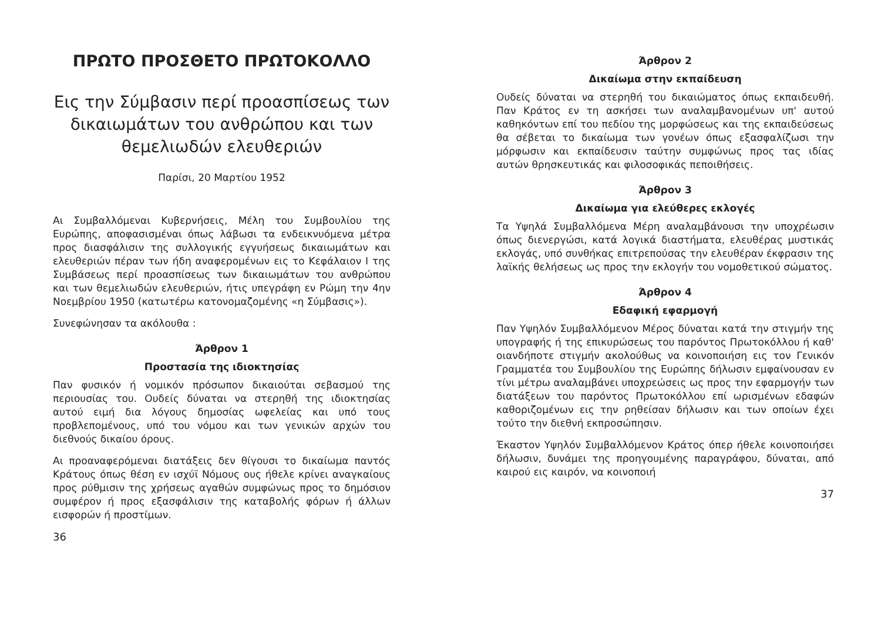ΠΡΩΤΟ ΠΡΟΣΘΕΤΟ ΠΡΩΤΟΚΟΛΛΟ
Εις την Σύμβασιν περί προασπίσεως των δικαιωμάτων του ανθρώπου και των θεμελιωδών ελευθεριών
Παρίσι, 20 Μαρτίου 1952
Αι Συμβαλλόμεναι Κυβερνήσεις, Μέλη του Συμβουλίου της Ευρώπης, αποφασισμέναι όπως λάβωσι τα ενδεικνυόμενα μέτρα προς διασφάλισιν της συλλογικής εγγυήσεως δικαιωμάτων και ελευθεριών πέραν των ήδη αναφερομένων εις το Κεφάλαιον Ι της Συμβάσεως περί προασπίσεως των δικαιωμάτων του ανθρώπου και των θεμελιωδών ελευθεριών, ήτις υπεγράφη εν Ρώμη την 4ην Νοεμβρίου 1950 (κατωτέρω κατονομαζομένης «η Σύμβασις»).
Συνεφώνησαν τα ακόλουθα :
Άρθρον 1
Προστασία της ιδιοκτησίας
Παν φυσικόν ή νομικόν πρόσωπον δικαιούται σεβασμού της περιουσίας του. Ουδείς δύναται να στερηθή της ιδιοκτησίας αυτού ειμή δια λόγους δημοσίας ωφελείας και υπό τους προβλεπομένους, υπό του νόμου και των γενικών αρχών του διεθνούς δικαίου όρους.
Αι προαναφερόμεναι διατάξεις δεν θίγουσι το δικαίωμα παντός Κράτους όπως θέση εν ισχύϊ Νόμους ους ήθελε κρίνει αναγκαίους προς ρύθμισιν της χρήσεως αγαθών συμφώνως προς το δημόσιον συμφέρον ή προς εξασφάλισιν της καταβολής φόρων ή άλλων εισφορών ή προστίμων.
36
Άρθρον 2
Δικαίωμα στην εκπαίδευση
Ουδείς δύναται να στερηθή του δικαιώματος όπως εκπαιδευθή. Παν Κράτος εν τη ασκήσει των αναλαμβανομένων υπ' αυτού καθηκόντων επί του πεδίου της μορφώσεως και της εκπαιδεύσεως θα σέβεται το δικαίωμα των γονέων όπως εξασφαλίζωσι την μόρφωσιν και εκπαίδευσιν ταύτην συμφώνως προς τας ιδίας αυτών θρησκευτικάς και φιλοσοφικάς πεποιθήσεις.
Άρθρον 3
Δικαίωμα για ελεύθερες εκλογές
Τα Υψηλά Συμβαλλόμενα Μέρη αναλαμβάνουσι την υποχρέωσιν όπως διενεργώσι, κατά λογικά διαστήματα, ελευθέρας μυστικάς εκλογάς, υπό συνθήκας επιτρεπούσας την ελευθέραν έκφρασιν της λαϊκής θελήσεως ως προς την εκλογήν του νομοθετικού σώματος.
Άρθρον 4
Εδαφική εφαρμογή
Παν Υψηλόν Συμβαλλόμενον Μέρος δύναται κατά την στιγμήν της υπογραφής ή της επικυρώσεως του παρόντος Πρωτοκόλλου ή καθ' οιανδήποτε στιγμήν ακολούθως να κοινοποιήση εις τον Γενικόν Γραμματέα του Συμβουλίου της Ευρώπης δήλωσιν εμφαίνουσαν εν τίνι μέτρω αναλαμβάνει υποχρεώσεις ως προς την εφαρμογήν των διατάξεων του παρόντος Πρωτοκόλλου επί ωρισμένων εδαφών καθοριζομένων εις την ρηθείσαν δήλωσιν και των οποίων έχει τούτο την διεθνή εκπροσώπησιν.
Έκαστον Υψηλόν Συμβαλλόμενον Κράτος όπερ ήθελε κοινοποιήσει δήλωσιν, δυνάμει της προηγουμένης παραγράφου, δύναται, από καιρού εις καιρόν, να κοινοποιή
37